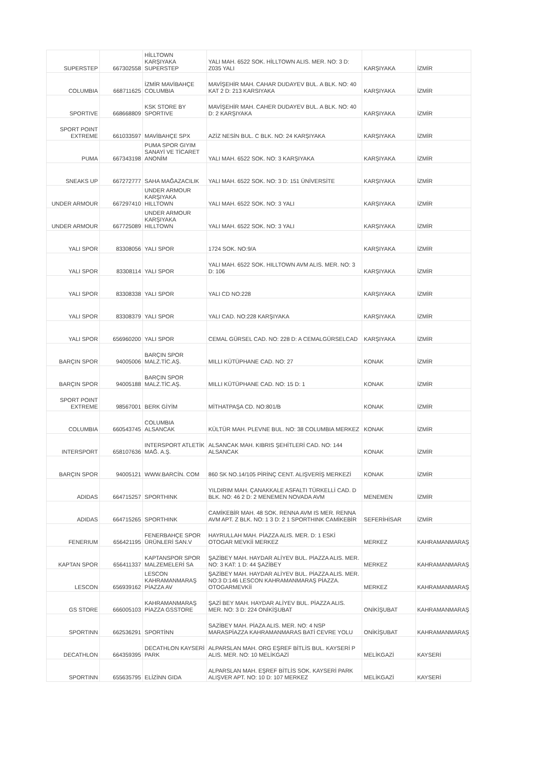| SUPERSTEP | 667302558 | HİLLTOWN KARŞIYAKA SUPERSTEP | YALI MAH. 6522 SOK. HİLLTOWN ALIS. MER. NO: 3 D: Z035 YALI | KARŞIYAKA | İZMİR |
| COLUMBIA | 668711625 | İZMİR MAVİBAHÇE COLUMBIA | MAVİŞEHİR MAH. CAHAR DUDAYEV BUL. A BLK. NO: 40 KAT 2 D: 213 KARSIYAKA | KARŞIYAKA | İZMİR |
| SPORTIVE | 668668809 | KSK STORE BY SPORTIVE | MAVİŞEHİR MAH. CAHER DUDAYEV BUL. A BLK. NO: 40 D: 2 KARŞIYAKA | KARŞIYAKA | İZMİR |
| SPORT POINT EXTREME | 661033597 | MAVİBAHÇE SPX | AZİZ NESİN BUL. C BLK. NO: 24 KARŞIYAKA | KARŞIYAKA | İZMİR |
| PUMA | 667343198 | PUMA SPOR GIYIM SANAYİ VE TİCARET ANONİM | YALI MAH. 6522 SOK. NO: 3 KARŞIYAKA | KARŞIYAKA | İZMİR |
| SNEAKS UP | 667272777 | SAHA MAĞAZACILIK | YALI MAH. 6522 SOK. NO: 3 D: 151 ÜNİVERSİTE | KARŞIYAKA | İZMİR |
| UNDER ARMOUR | 667297410 | UNDER ARMOUR KARŞIYAKA HILLTOWN | YALI MAH. 6522 SOK. NO: 3 YALI | KARŞIYAKA | İZMİR |
| UNDER ARMOUR | 667725089 | UNDER ARMOUR KARŞIYAKA HILLTOWN | YALI MAH. 6522 SOK. NO: 3 YALI | KARŞIYAKA | İZMİR |
| YALI SPOR | 83308056 | YALI SPOR | 1724 SOK. NO:9/A | KARŞIYAKA | İZMİR |
| YALI SPOR | 83308114 | YALI SPOR | YALI MAH. 6522 SOK. HILLTOWN AVM ALIS. MER. NO: 3 D: 106 | KARŞIYAKA | İZMİR |
| YALI SPOR | 83308338 | YALI SPOR | YALI CD NO:228 | KARŞIYAKA | İZMİR |
| YALI SPOR | 83308379 | YALI SPOR | YALI CAD. NO:228 KARŞIYAKA | KARŞIYAKA | İZMİR |
| YALI SPOR | 656960200 | YALI SPOR | CEMAL GÜRSEL CAD. NO: 228 D: A CEMALGÜRSELCAD | KARŞIYAKA | İZMİR |
| BARÇIN SPOR | 94005006 | BARÇIN SPOR MALZ.TİC.AŞ. | MILLI KÜTÜPHANE CAD. NO: 27 | KONAK | İZMİR |
| BARÇIN SPOR | 94005188 | BARÇIN SPOR MALZ.TİC.AŞ. | MILLI KÜTÜPHANE CAD. NO: 15 D: 1 | KONAK | İZMİR |
| SPORT POINT EXTREME | 98567001 | BERK GİYİM | MİTHATPAŞA CD. NO:801/B | KONAK | İZMİR |
| COLUMBIA | 660543745 | COLUMBIA ALSANCAK | KÜLTÜR MAH. PLEVNE BUL. NO: 38 COLUMBIA MERKEZ | KONAK | İZMİR |
| INTERSPORT | 658107636 | INTERSPORT ATLETİK MAĞ. A.Ş. | ALSANCAK MAH. KIBRIS ŞEHİTLERİ CAD. NO: 144 ALSANCAK | KONAK | İZMİR |
| BARÇIN SPOR | 94005121 | WWW.BARCİN. COM | 860 SK NO.14/105 PİRİNÇ CENT. ALIŞVERİŞ MERKEZİ | KONAK | İZMİR |
| ADIDAS | 664715257 | SPORTHINK | YILDIRIM MAH. ÇANAKKALE ASFALTI TÜRKELLİ CAD. D BLK. NO: 46 2 D: 2 MENEMEN NOVADA AVM | MENEMEN | İZMİR |
| ADIDAS | 664715265 | SPORTHINK | CAMİKEBİR MAH. 48 SOK. RENNA AVM IS MER. RENNA AVM APT. Z BLK. NO: 1 3 D: 2 1 SPORTHINK CAMİKEBİR | SEFERİHİSAR | İZMİR |
| FENERIUM | 656421195 | FENERBAHÇE SPOR ÜRÜNLERİ SAN.V | HAYRULLAH MAH. PİAZZA ALIS. MER. D: 1 ESKİ OTOGAR MEVKİİ MERKEZ | MERKEZ | KAHRAMANMARAŞ |
| KAPTAN SPOR | 656411337 | KAPTANSPOR SPOR MALZEMELERİ SA | ŞAZİBEY MAH. HAYDAR ALİYEV BUL. PİAZZA ALIS. MER. NO: 3 KAT: 1 D: 44 ŞAZİBEY | MERKEZ | KAHRAMANMARAŞ |
| LESCON | 656939162 | LESCON KAHRAMANMARAŞ PİAZZA AV | ŞAZİBEY MAH. HAYDAR ALİYEV BUL. PİAZZA ALIS. MER. NO:3 D:146 LESCON KAHRAMANMARAŞ PİAZZA. OTOGARMEVKİİ | MERKEZ | KAHRAMANMARAŞ |
| GS STORE | 666005103 | KAHRAMANMARAŞ PİAZZA GSSTORE | ŞAZİ BEY MAH. HAYDAR ALİYEV BUL. PİAZZA ALIS. MER. NO: 3 D: 224 ONİKİŞUBAT | ONİKİŞUBAT | KAHRAMANMARAŞ |
| SPORTINN | 662536291 | SPORTİNN | SAZİBEY MAH. PİAZA ALIS. MER. NO: 4 NSP MARASPİAZZA KAHRAMANMARAS BATİ CEVRE YOLU | ONİKİŞUBAT | KAHRAMANMARAŞ |
| DECATHLON | 664359395 | DECATHLON KAYSERİ PARK | ALPARSLAN MAH. ORG EŞREF BİTLİS BUL. KAYSERİ P ALIS. MER. NO: 10 MELİKGAZİ | MELİKGAZİ | KAYSERİ |
| SPORTINN | 655635795 | ELİZİNN GIDA | ALPARSLAN MAH. EŞREF BİTLİS SOK. KAYSERİ PARK ALIŞVER APT. NO: 10 D: 107 MERKEZ | MELİKGAZİ | KAYSERİ |